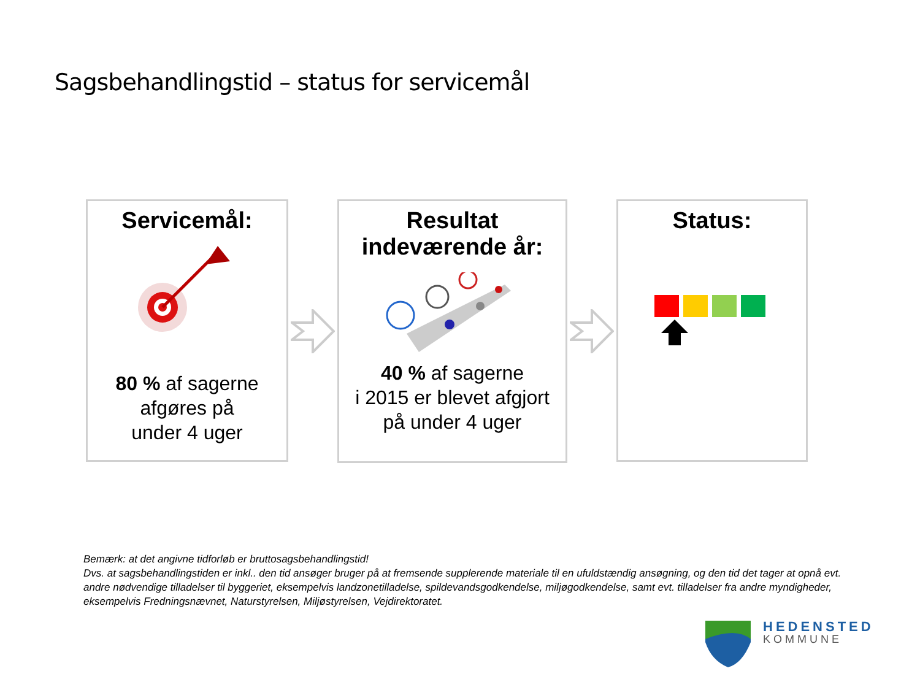Sagsbehandlingstid – status for servicemål
Servicemål:
80 % af sagerne
afgøres på
under 4 uger
Resultat
indeværende år:
40 % af sagerne
i 2015 er blevet afgjort
på under 4 uger
Status:
Bemærk: at det angivne tidforløb er bruttosagsbehandlingstid!
Dvs. at sagsbehandlingstiden er inkl.. den tid ansøger bruger på at fremsende supplerende materiale til en ufuldstændig ansøgning, og den tid det tager at opnå evt. andre nødvendige tilladelser til byggeriet, eksempelvis landzonetilladelse, spildevandsgodkendelse, miljøgodkendelse, samt evt. tilladelser fra andre myndigheder, eksempelvis Fredningsnævnet, Naturstyrelsen, Miljøstyrelsen, Vejdirektoratet.
HEDENSTED
KOMMUNE